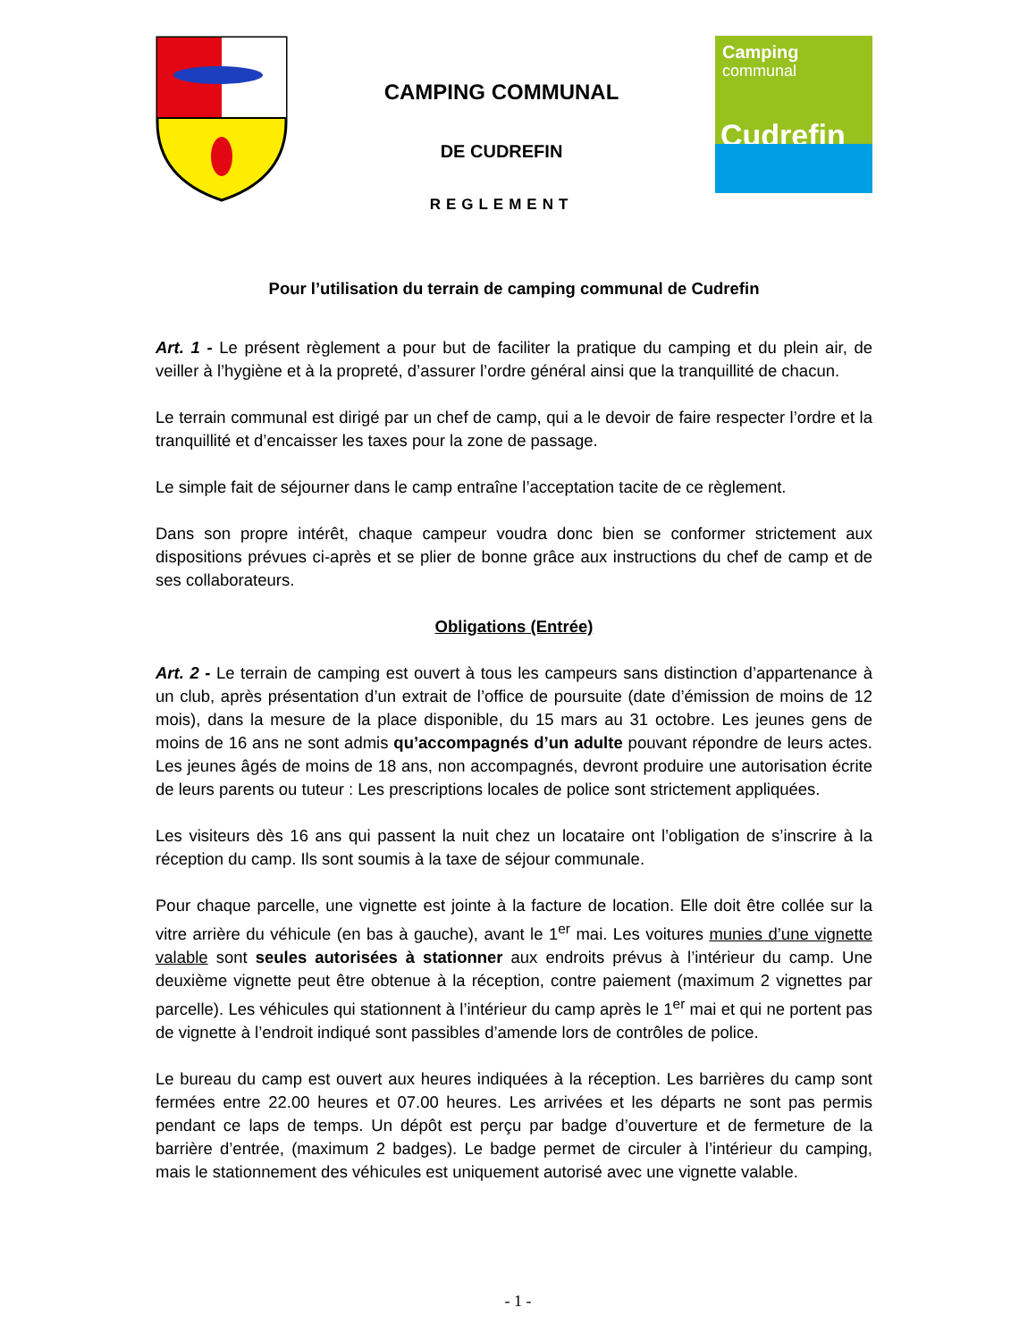CAMPING COMMUNAL
DE CUDREFIN
REGLEMENT
Camping
communal
Cudrefin
Pour l’utilisation du terrain de camping communal de Cudrefin
Art. 1 - Le présent règlement a pour but de faciliter la pratique du camping et du plein air, de veiller à l’hygiène et à la propreté, d’assurer l’ordre général ainsi que la tranquillité de chacun.
Le terrain communal est dirigé par un chef de camp, qui a le devoir de faire respecter l’ordre et la tranquillité et d’encaisser les taxes pour la zone de passage.
Le simple fait de séjourner dans le camp entraîne l’acceptation tacite de ce règlement.
Dans son propre intérêt, chaque campeur voudra donc bien se conformer strictement aux dispositions prévues ci-après et se plier de bonne grâce aux instructions du chef de camp et de ses collaborateurs.
Obligations (Entrée)
Art. 2 - Le terrain de camping est ouvert à tous les campeurs sans distinction d’appartenance à un club, après présentation d’un extrait de l’office de poursuite (date d’émission de moins de 12 mois), dans la mesure de la place disponible, du 15 mars au 31 octobre. Les jeunes gens de moins de 16 ans ne sont admis qu’accompagnés d’un adulte pouvant répondre de leurs actes. Les jeunes âgés de moins de 18 ans, non accompagnés, devront produire une autorisation écrite de leurs parents ou tuteur : Les prescriptions locales de police sont strictement appliquées.
Les visiteurs dès 16 ans qui passent la nuit chez un locataire ont l’obligation de s’inscrire à la réception du camp. Ils sont soumis à la taxe de séjour communale.
Pour chaque parcelle, une vignette est jointe à la facture de location. Elle doit être collée sur la vitre arrière du véhicule (en bas à gauche), avant le 1<sup>er</sup> mai. Les voitures munies d’une vignette valable sont seules autorisées à stationner aux endroits prévus à l’intérieur du camp. Une deuxième vignette peut être obtenue à la réception, contre paiement (maximum 2 vignettes par parcelle). Les véhicules qui stationnent à l’intérieur du camp après le 1<sup>er</sup> mai et qui ne portent pas de vignette à l’endroit indiqué sont passibles d’amende lors de contrôles de police.
Le bureau du camp est ouvert aux heures indiquées à la réception. Les barrières du camp sont fermées entre 22.00 heures et 07.00 heures. Les arrivées et les départs ne sont pas permis pendant ce laps de temps. Un dépôt est perçu par badge d’ouverture et de fermeture de la barrière d’entrée, (maximum 2 badges). Le badge permet de circuler à l’intérieur du camping, mais le stationnement des véhicules est uniquement autorisé avec une vignette valable.
- 1 -